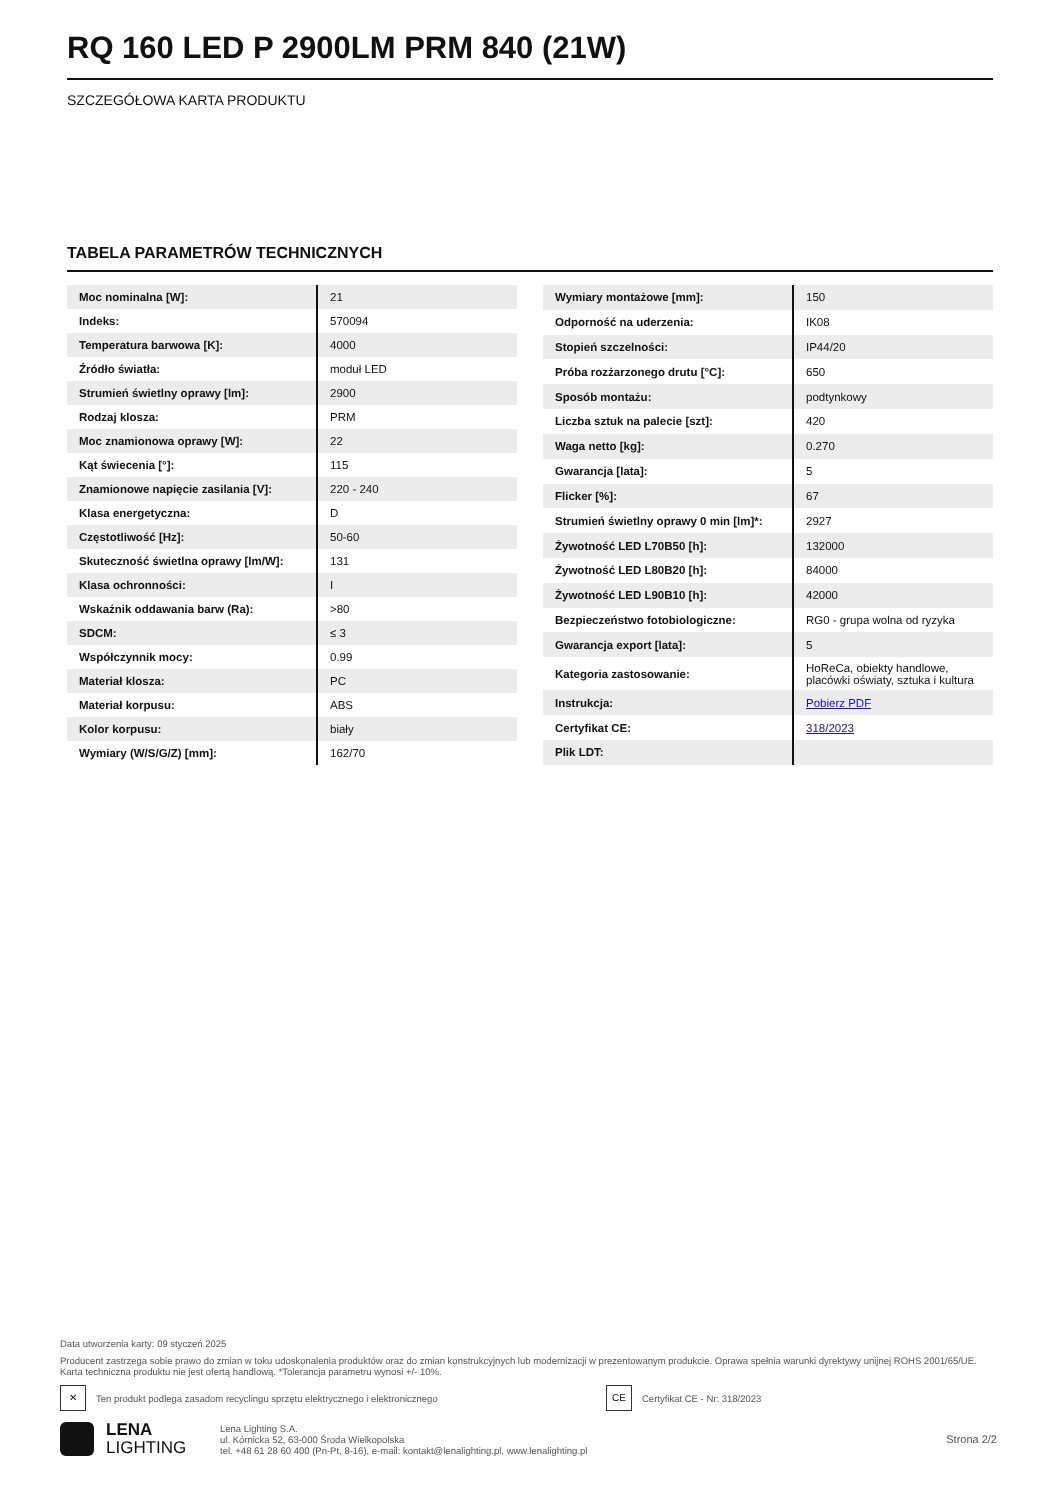RQ 160 LED P 2900LM PRM 840 (21W)
SZCZEGÓŁOWA KARTA PRODUKTU
TABELA PARAMETRÓW TECHNICZNYCH
| Moc nominalna [W]: | 21 |
| Indeks: | 570094 |
| Temperatura barwowa [K]: | 4000 |
| Źródło światła: | moduł LED |
| Strumień świetlny oprawy [lm]: | 2900 |
| Rodzaj klosza: | PRM |
| Moc znamionowa oprawy [W]: | 22 |
| Kąt świecenia [°]: | 115 |
| Znamionowe napięcie zasilania [V]: | 220 - 240 |
| Klasa energetyczna: | D |
| Częstotliwość [Hz]: | 50-60 |
| Skuteczność świetlna oprawy [lm/W]: | 131 |
| Klasa ochronności: | I |
| Wskaźnik oddawania barw (Ra): | >80 |
| SDCM: | ≤ 3 |
| Współczynnik mocy: | 0.99 |
| Materiał klosza: | PC |
| Materiał korpusu: | ABS |
| Kolor korpusu: | biały |
| Wymiary (W/S/G/Z) [mm]: | 162/70 |
| Wymiary montażowe [mm]: | 150 |
| Odporność na uderzenia: | IK08 |
| Stopień szczelności: | IP44/20 |
| Próba rozżarzonego drutu [°C]: | 650 |
| Sposób montażu: | podtynkowy |
| Liczba sztuk na palecie [szt]: | 420 |
| Waga netto [kg]: | 0.270 |
| Gwarancja [lata]: | 5 |
| Flicker [%]: | 67 |
| Strumień świetlny oprawy 0 min [lm]*: | 2927 |
| Żywotność LED L70B50 [h]: | 132000 |
| Żywotność LED L80B20 [h]: | 84000 |
| Żywotność LED L90B10 [h]: | 42000 |
| Bezpieczeństwo fotobiologiczne: | RG0 - grupa wolna od ryzyka |
| Gwarancja export [lata]: | 5 |
| Kategoria zastosowanie: | HoReCa, obiekty handlowe, placówki oświaty, sztuka i kultura |
| Instrukcja: | Pobierz PDF |
| Certyfikat CE: | 318/2023 |
| Plik LDT: | |
Data utworzenia karty: 09 styczeń 2025
Producent zastrzega sobie prawo do zmian w toku udoskonalenia produktów oraz do zmian konstrukcyjnych lub modernizacji w prezentowanym produkcie. Oprawa spełnia warunki dyrektywy unijnej ROHS 2001/65/UE. Karta techniczna produktu nie jest ofertą handlową. *Tolerancja parametru wynosi +/- 10%.
✕
Ten produkt podlega zasadom recyclingu sprzętu elektrycznego i elektronicznego
CE
Certyfikat CE - Nr: 318/2023
LENA
LIGHTING
Lena Lighting S.A.
ul. Kórnicka 52, 63-000 Środa Wielkopolska
tel. +48 61 28 60 400 (Pn-Pt, 8-16), e-mail: kontakt@lenalighting.pl, www.lenalighting.pl
Strona 2/2